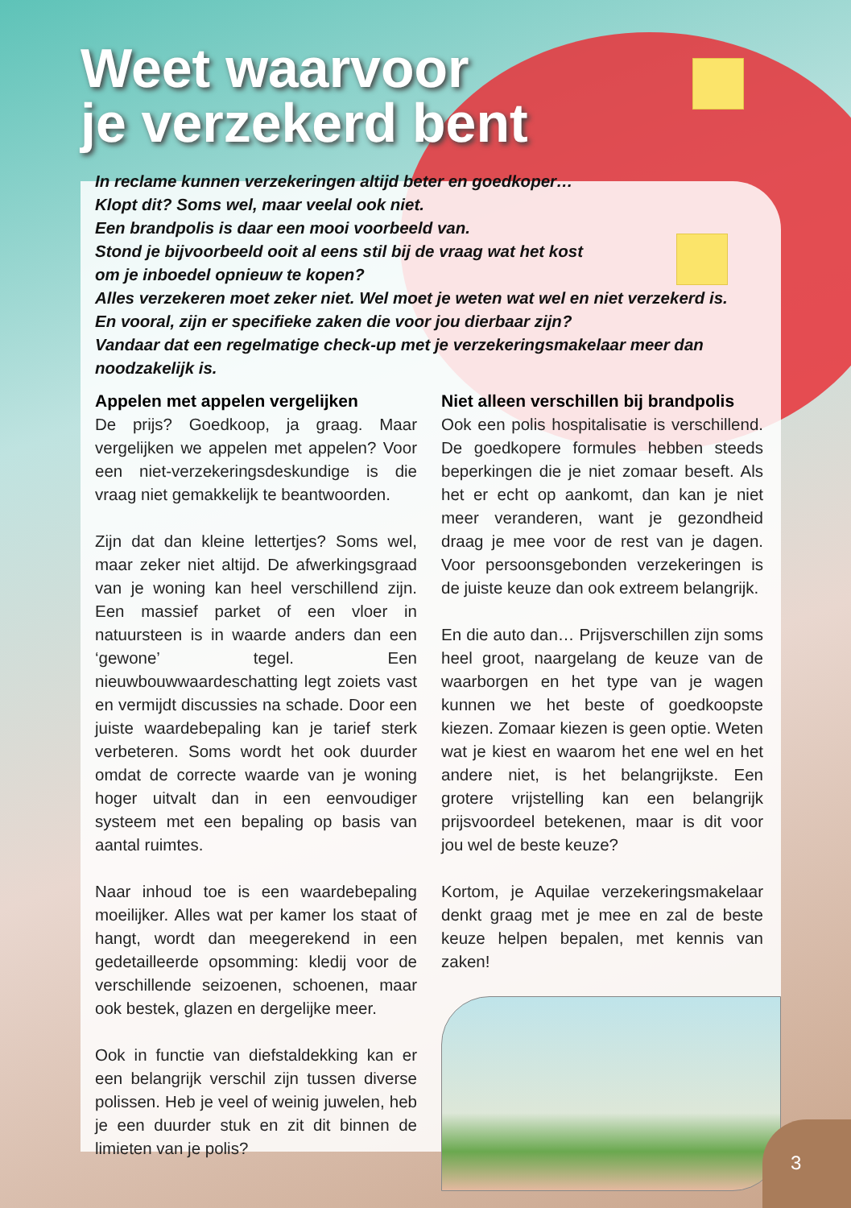Weet waarvoor
je verzekerd bent
In reclame kunnen verzekeringen altijd beter en goedkoper…
Klopt dit? Soms wel, maar veelal ook niet.
Een brandpolis is daar een mooi voorbeeld van.
Stond je bijvoorbeeld ooit al eens stil bij de vraag wat het kost
om je inboedel opnieuw te kopen?
Alles verzekeren moet zeker niet. Wel moet je weten wat wel en niet verzekerd is.
En vooral, zijn er specifieke zaken die voor jou dierbaar zijn?
Vandaar dat een regelmatige check-up met je verzekeringsmakelaar meer dan noodzakelijk is.
Appelen met appelen vergelijken
De prijs? Goedkoop, ja graag. Maar vergelijken we appelen met appelen? Voor een niet-verzekeringsdeskundige is die vraag niet gemakkelijk te beantwoorden.
Zijn dat dan kleine lettertjes? Soms wel, maar zeker niet altijd. De afwerkingsgraad van je woning kan heel verschillend zijn. Een massief parket of een vloer in natuursteen is in waarde anders dan een ‘gewone’ tegel. Een nieuwbouwwaardeschatting legt zoiets vast en vermijdt discussies na schade. Door een juiste waardebepaling kan je tarief sterk verbeteren. Soms wordt het ook duurder omdat de correcte waarde van je woning hoger uitvalt dan in een eenvoudiger systeem met een bepaling op basis van aantal ruimtes.
Naar inhoud toe is een waardebepaling moeilijker. Alles wat per kamer los staat of hangt, wordt dan meegerekend in een gedetailleerde opsomming: kledij voor de verschillende seizoenen, schoenen, maar ook bestek, glazen en dergelijke meer.
Ook in functie van diefstaldekking kan er een belangrijk verschil zijn tussen diverse polissen. Heb je veel of weinig juwelen, heb je een duurder stuk en zit dit binnen de limieten van je polis?
Niet alleen verschillen bij brandpolis
Ook een polis hospitalisatie is verschillend. De goedkopere formules hebben steeds beperkingen die je niet zomaar beseft. Als het er echt op aankomt, dan kan je niet meer veranderen, want je gezondheid draag je mee voor de rest van je dagen. Voor persoonsgebonden verzekeringen is de juiste keuze dan ook extreem belangrijk.
En die auto dan… Prijsverschillen zijn soms heel groot, naargelang de keuze van de waarborgen en het type van je wagen kunnen we het beste of goedkoopste kiezen. Zomaar kiezen is geen optie. Weten wat je kiest en waarom het ene wel en het andere niet, is het belangrijkste. Een grotere vrijstelling kan een belangrijk prijsvoordeel betekenen, maar is dit voor jou wel de beste keuze?
Kortom, je Aquilae verzekeringsmakelaar denkt graag met je mee en zal de beste keuze helpen bepalen, met kennis van zaken!
3